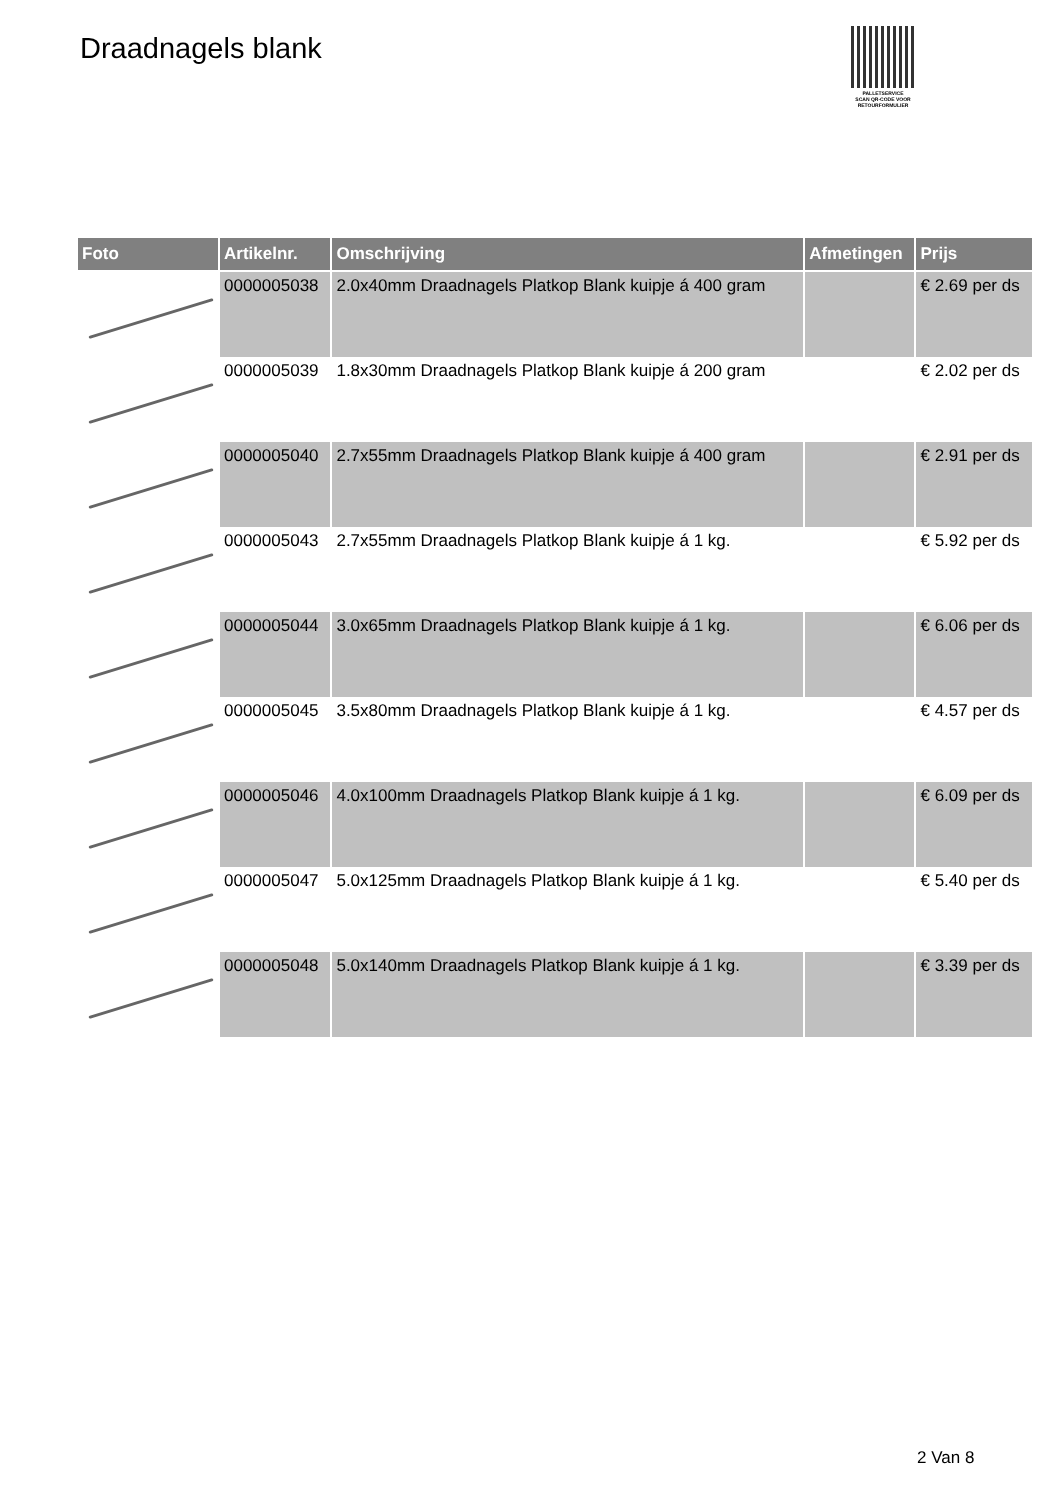Draadnagels blank
PALLETSERVICE
SCAN QR-CODE VOOR
RETOURFORMULIER
| Foto | Artikelnr. | Omschrijving | Afmetingen | Prijs |
| --- | --- | --- | --- | --- |
| | 0000005038 | 2.0x40mm Draadnagels Platkop Blank kuipje á 400 gram | | € 2.69 per ds |
| | 0000005039 | 1.8x30mm Draadnagels Platkop Blank kuipje á 200 gram | | € 2.02 per ds |
| | 0000005040 | 2.7x55mm Draadnagels Platkop Blank kuipje á 400 gram | | € 2.91 per ds |
| | 0000005043 | 2.7x55mm Draadnagels Platkop Blank kuipje á 1 kg. | | € 5.92 per ds |
| | 0000005044 | 3.0x65mm Draadnagels Platkop Blank kuipje á 1 kg. | | € 6.06 per ds |
| | 0000005045 | 3.5x80mm Draadnagels Platkop Blank kuipje á 1 kg. | | € 4.57 per ds |
| | 0000005046 | 4.0x100mm Draadnagels Platkop Blank kuipje á 1 kg. | | € 6.09 per ds |
| | 0000005047 | 5.0x125mm Draadnagels Platkop Blank kuipje á 1 kg. | | € 5.40 per ds |
| | 0000005048 | 5.0x140mm Draadnagels Platkop Blank kuipje á 1 kg. | | € 3.39 per ds |
2 Van 8